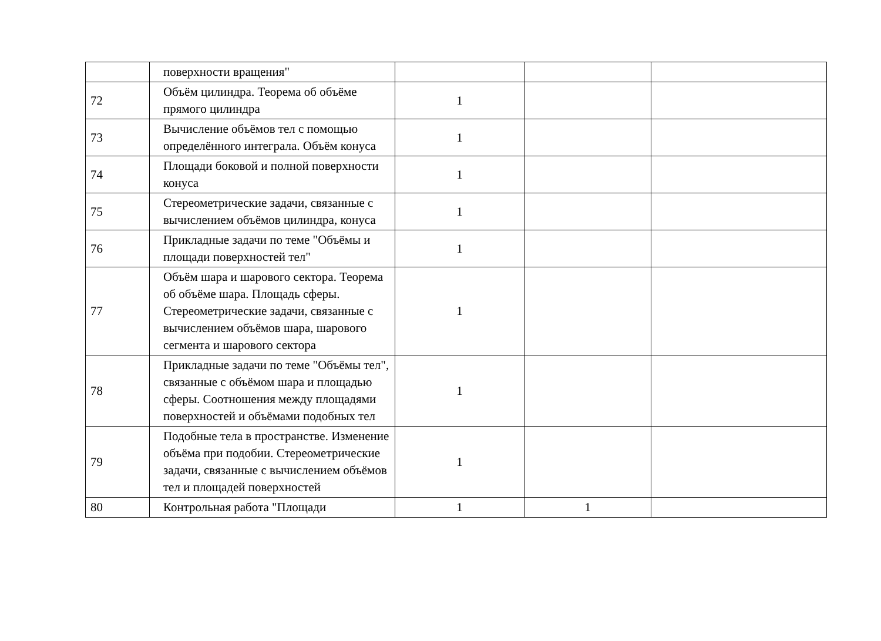| | поверхности вращения" | | | |
| 72 | Объём цилиндра. Теорема об объёме прямого цилиндра | 1 | | |
| 73 | Вычисление объёмов тел с помощью определённого интеграла. Объём конуса | 1 | | |
| 74 | Площади боковой и полной поверхности конуса | 1 | | |
| 75 | Стереометрические задачи, связанные с вычислением объёмов цилиндра, конуса | 1 | | |
| 76 | Прикладные задачи по теме "Объёмы и площади поверхностей тел" | 1 | | |
| 77 | Объём шара и шарового сектора. Теорема об объёме шара. Площадь сферы. Стереометрические задачи, связанные с вычислением объёмов шара, шарового сегмента и шарового сектора | 1 | | |
| 78 | Прикладные задачи по теме "Объёмы тел", связанные с объёмом шара и площадью сферы. Соотношения между площадями поверхностей и объёмами подобных тел | 1 | | |
| 79 | Подобные тела в пространстве. Изменение объёма при подобии. Стереометрические задачи, связанные с вычислением объёмов тел и площадей поверхностей | 1 | | |
| 80 | Контрольная работа "Площади | 1 | 1 | |